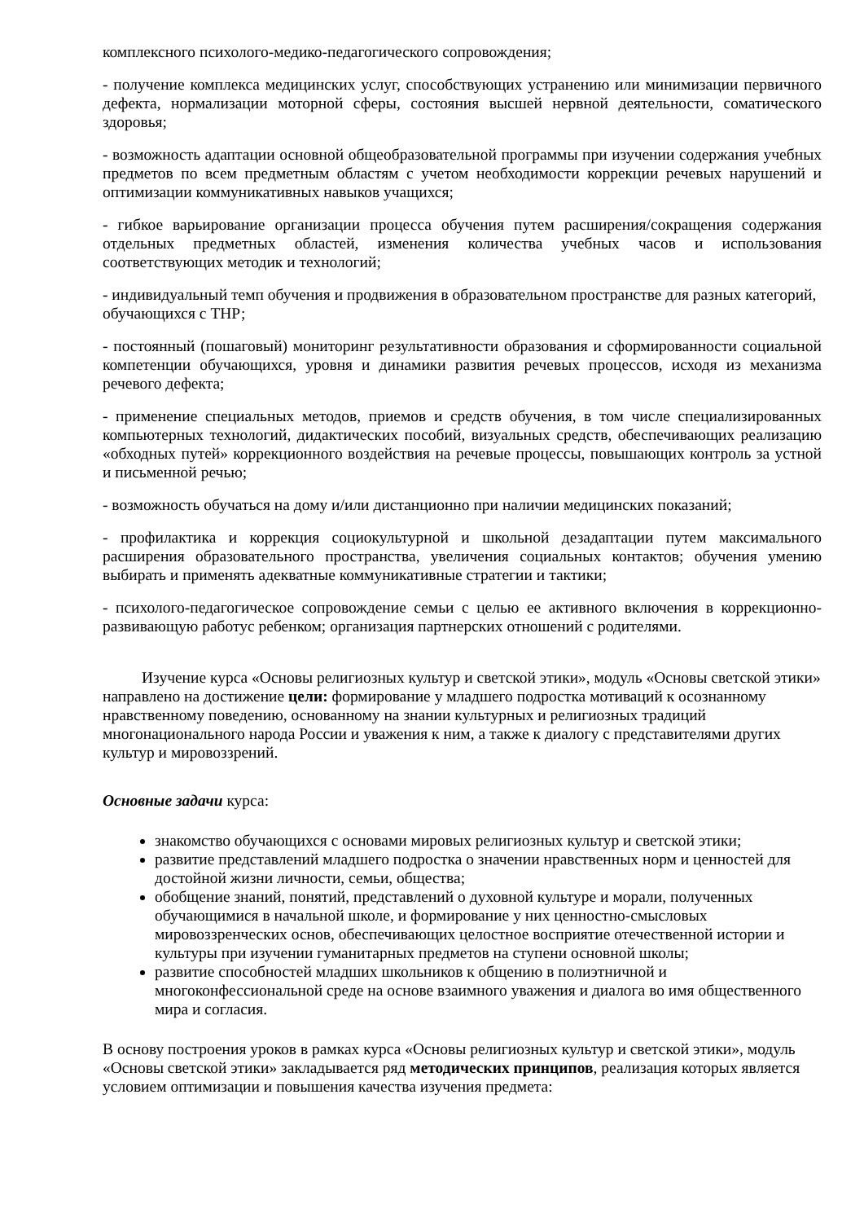комплексного психолого-медико-педагогического сопровождения;
- получение комплекса медицинских услуг, способствующих устранению или минимизации первичного дефекта, нормализации моторной сферы, состояния высшей нервной деятельности, соматического здоровья;
- возможность адаптации основной общеобразовательной программы при изучении содержания учебных предметов по всем предметным областям с учетом необходимости коррекции речевых нарушений и оптимизации коммуникативных навыков учащихся;
- гибкое варьирование организации процесса обучения путем расширения/сокращения содержания отдельных предметных областей, изменения количества учебных часов и использования соответствующих методик и технологий;
- индивидуальный темп обучения и продвижения в образовательном пространстве для разных категорий, обучающихся с ТНР;
- постоянный (пошаговый) мониторинг результативности образования и сформированности социальной компетенции обучающихся, уровня и динамики развития речевых процессов, исходя из механизма речевого дефекта;
- применение специальных методов, приемов и средств обучения, в том числе специализированных компьютерных технологий, дидактических пособий, визуальных средств, обеспечивающих реализацию «обходных путей» коррекционного воздействия на речевые процессы, повышающих контроль за устной и письменной речью;
- возможность обучаться на дому и/или дистанционно при наличии медицинских показаний;
- профилактика и коррекция социокультурной и школьной дезадаптации путем максимального расширения образовательного пространства, увеличения социальных контактов; обучения умению выбирать и применять адекватные коммуникативные стратегии и тактики;
- психолого-педагогическое сопровождение семьи с целью ее активного включения в коррекционно-развивающую работус ребенком; организация партнерских отношений с родителями.
Изучение курса «Основы религиозных культур и светской этики», модуль «Основы светской этики» направлено на достижение цели: формирование у младшего подростка мотиваций к осознанному нравственному поведению, основанному на знании культурных и религиозных традиций многонационального народа России и уважения к ним, а также к диалогу с представителями других культур и мировоззрений.
Основные задачи курса:
знакомство обучающихся с основами мировых религиозных культур и светской этики;
развитие представлений младшего подростка о значении нравственных норм и ценностей для достойной жизни личности, семьи, общества;
обобщение знаний, понятий, представлений о духовной культуре и морали, полученных обучающимися в начальной школе, и формирование у них ценностно-смысловых мировоззренческих основ, обеспечивающих целостное восприятие отечественной истории и культуры при изучении гуманитарных предметов на ступени основной школы;
развитие способностей младших школьников к общению в полиэтничной и многоконфессиональной среде на основе взаимного уважения и диалога во имя общественного мира и согласия.
В основу построения уроков в рамках курса «Основы религиозных культур и светской этики», модуль «Основы светской этики» закладывается ряд методических принципов, реализация которых является условием оптимизации и повышения качества изучения предмета: